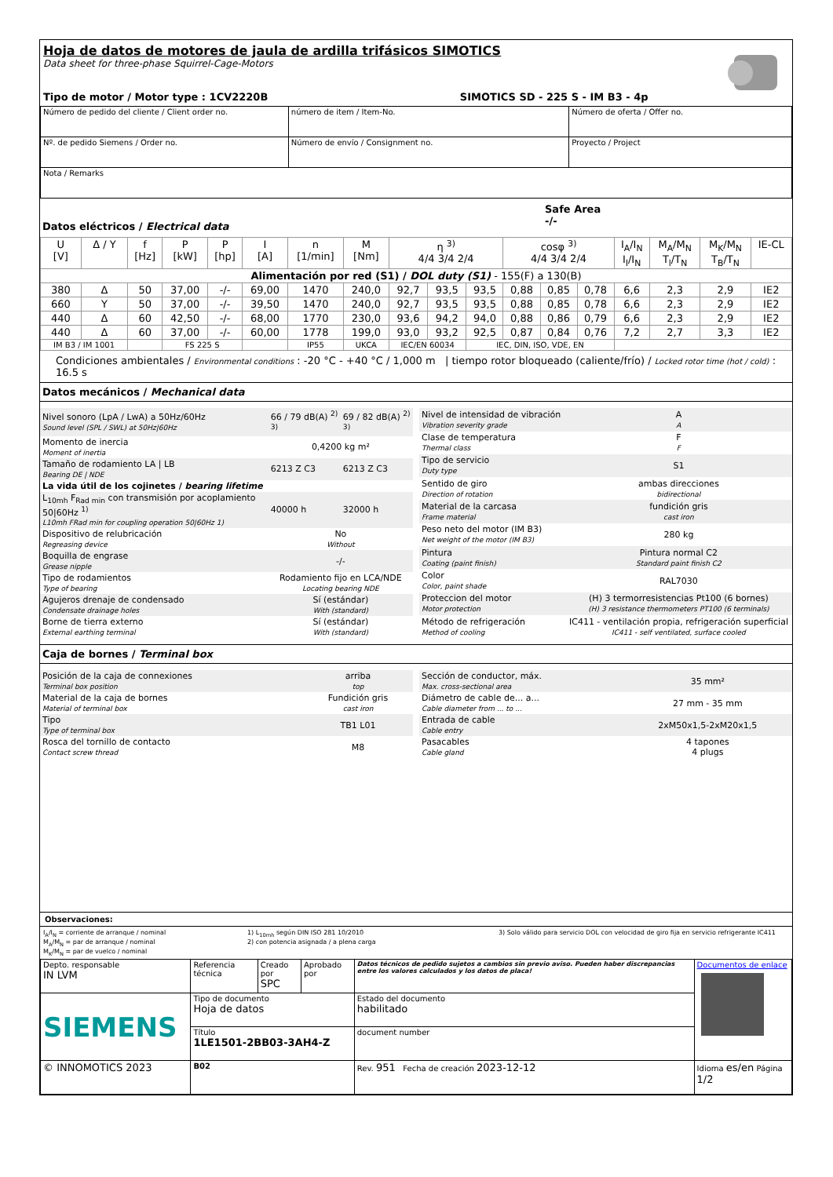Hoja de datos de motores de jaula de ardilla trifásicos SIMOTICS
Data sheet for three-phase Squirrel-Cage-Motors
Tipo de motor / Motor type : 1CV2220B SIMOTICS SD - 225 S - IM B3 - 4p
| Número de pedido del cliente / Client order no. | número de item / Item-No. | Número de oferta / Offer no. |
| Nº. de pedido Siemens / Order no. | Número de envío / Consignment no. | Proyecto / Project |
| Nota / Remarks | | |
Datos eléctricos / Electrical data
Safe Area
-/-
| U [V] | Δ / Y | f [Hz] | P [kW] | P [hp] | I [A] | n [1/min] | M [Nm] | η <sup>3)</sup> 4/4 3/4 2/4 | | | cosφ <sup>3)</sup> 4/4 3/4 2/4 | | | I<sub>A</sub>/I<sub>N</sub> I<sub>l</sub>/I<sub>N</sub> | M<sub>A</sub>/M<sub>N</sub> T<sub>l</sub>/T<sub>N</sub> | M<sub>K</sub>/M<sub>N</sub> T<sub>B</sub>/T<sub>N</sub> | IE-CL |
| --- | --- | --- | --- | --- | --- | --- | --- | --- | --- | --- | --- | --- | --- | --- | --- | --- | --- |
| Alimentación por red (S1) / DOL duty (S1) - 155(F) a 130(B) | | | | | | | | | | | | | | | | | |
| 380 | Δ | 50 | 37,00 | -/- | 69,00 | 1470 | 240,0 | 92,7 | 93,5 | 93,5 | 0,88 | 0,85 | 0,78 | 6,6 | 2,3 | 2,9 | IE2 |
| 660 | Y | 50 | 37,00 | -/- | 39,50 | 1470 | 240,0 | 92,7 | 93,5 | 93,5 | 0,88 | 0,85 | 0,78 | 6,6 | 2,3 | 2,9 | IE2 |
| 440 | Δ | 60 | 42,50 | -/- | 68,00 | 1770 | 230,0 | 93,6 | 94,2 | 94,0 | 0,88 | 0,86 | 0,79 | 6,6 | 2,3 | 2,9 | IE2 |
| 440 | Δ | 60 | 37,00 | -/- | 60,00 | 1778 | 199,0 | 93,0 | 93,2 | 92,5 | 0,87 | 0,84 | 0,76 | 7,2 | 2,7 | 3,3 | IE2 |
| IM B3 / IM 1001 | | | FS 225 S | | | IP55 | UKCA | IEC/EN 60034 | | IEC, DIN, ISO, VDE, EN | | | | | | | |
Condiciones ambientales / Environmental conditions : -20 °C - +40 °C / 1,000 m | tiempo rotor bloqueado (caliente/frío) / Locked rotor time (hot / cold) : 16.5 s
Datos mecánicos / Mechanical data
| Nivel sonoro (LpA / LwA) a 50Hz/60Hz Sound level (SPL / SWL) at 50Hz/60Hz | 66 / 79 dB(A) <sup>2) 3)</sup> | 69 / 82 dB(A) <sup>2) 3)</sup> |
| Momento de inercia Moment of inertia | 0,4200 kg m² | |
| Tamaño de rodamiento LA / LB Bearing DE / NDE | 6213 Z C3 | 6213 Z C3 |
| La vida útil de los cojinetes / bearing lifetime | | |
| L<sub>10mh</sub> F<sub>Rad min</sub> con transmisión por acoplamiento 50/60Hz <sup>1)</sup> L10mh FRad min for coupling operation 50/60Hz 1) | 40000 h | 32000 h |
| Dispositivo de relubricación Regreasing device | No Without | |
| Boquilla de engrase Grease nipple | -/- | |
| Tipo de rodamientos Type of bearing | Rodamiento fijo en LCA/NDE Locating bearing NDE | |
| Agujeros drenaje de condensado Condensate drainage holes | Sí (estándar) With (standard) | |
| Borne de tierra externo External earthing terminal | Sí (estándar) With (standard) | |
| Nivel de intensidad de vibración Vibration severity grade | A A |
| Clase de temperatura Thermal class | F F |
| Tipo de servicio Duty type | S1 |
| Sentido de giro Direction of rotation | ambas direcciones bidirectional |
| Material de la carcasa Frame material | fundición gris cast iron |
| Peso neto del motor (IM B3) Net weight of the motor (IM B3) | 280 kg |
| Pintura Coating (paint finish) | Pintura normal C2 Standard paint finish C2 |
| Color Color, paint shade | RAL7030 |
| Proteccion del motor Motor protection | (H) 3 termorresistencias Pt100 (6 bornes) (H) 3 resistance thermometers PT100 (6 terminals) |
| Método de refrigeración Method of cooling | IC411 - ventilación propia, refrigeración superficial IC411 - self ventilated, surface cooled |
Caja de bornes / Terminal box
| Posición de la caja de connexiones Terminal box position | arriba top |
| Material de la caja de bornes Material of terminal box | Fundición gris cast iron |
| Tipo Type of terminal box | TB1 L01 |
| Rosca del tornillo de contacto Contact screw thread | M8 |
| Sección de conductor, máx. Max. cross-sectional area | 35 mm² |
| Diámetro de cable de... a... Cable diameter from ... to ... | 27 mm - 35 mm |
| Entrada de cable Cable entry | 2xM50x1,5-2xM20x1,5 |
| Pasacables Cable gland | 4 tapones 4 plugs |
Observaciones:
I<sub>A</sub>/I<sub>N</sub> = corriente de arranque / nominal
M<sub>A</sub>/M<sub>N</sub> = par de arranque / nominal
M<sub>K</sub>/M<sub>N</sub> = par de vuelco / nominal
1) L<sub>10mh</sub> según DIN ISO 281 10/2010
2) con potencia asignada / a plena carga
3) Solo válido para servicio DOL con velocidad de giro fija en servicio refrigerante IC411
| Depto. responsable IN LVM | Referencia técnica | Creado por SPC | Aprobado por | Datos técnicos de pedido sujetos a cambios sin previo aviso. Pueden haber discrepancias entre los valores calculados y los datos de placa! | Documentos de enlace |
| SIEMENS | Tipo de documento Hoja de datos | | | Estado del documento habilitado | |
| | Título 1LE1501-2BB03-3AH4-Z | | | document number | |
| © INNOMOTICS 2023 | B02 | | | Rev. 951 Fecha de creación 2023-12-12 | Idioma es/en Página 1/2 |